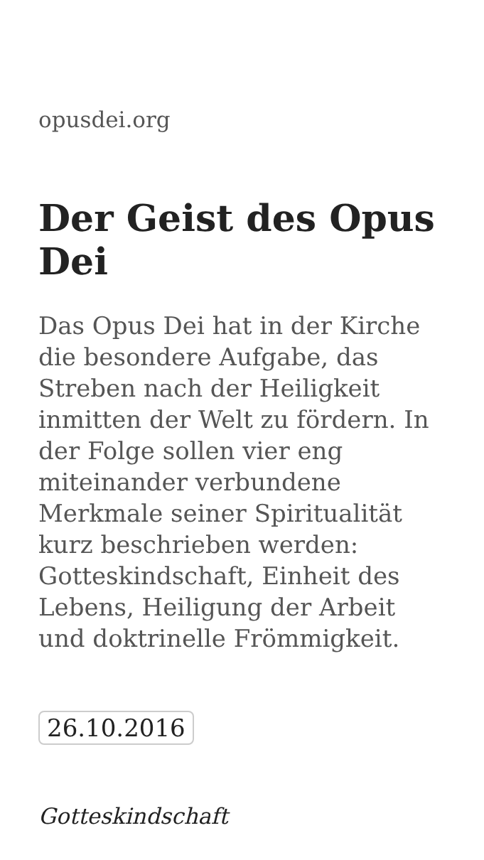opusdei.org
Der Geist des Opus Dei
Das Opus Dei hat in der Kirche die besondere Aufgabe, das Streben nach der Heiligkeit inmitten der Welt zu fördern. In der Folge sollen vier eng miteinander verbundene Merkmale seiner Spiritualität kurz beschrieben werden: Gotteskindschaft, Einheit des Lebens, Heiligung der Arbeit und doktrinelle Frömmigkeit.
26.10.2016
Gotteskindschaft